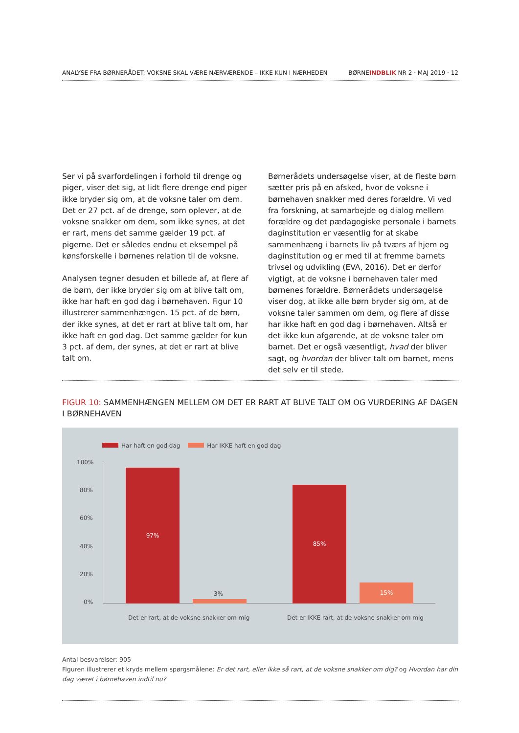ANALYSE FRA BØRNERÅDET: VOKSNE SKAL VÆRE NÆRVÆRENDE – IKKE KUN I NÆRHEDEN BØRNEINDBLIK NR 2 · MAJ 2019 · 12
Ser vi på svarfordelingen i forhold til drenge og piger, viser det sig, at lidt flere drenge end piger ikke bryder sig om, at de voksne taler om dem. Det er 27 pct. af de drenge, som oplever, at de voksne snakker om dem, som ikke synes, at det er rart, mens det samme gælder 19 pct. af pigerne. Det er således endnu et eksempel på kønsforskelle i børnenes relation til de voksne.
Analysen tegner desuden et billede af, at flere af de børn, der ikke bryder sig om at blive talt om, ikke har haft en god dag i børnehaven. Figur 10 illustrerer sammenhængen. 15 pct. af de børn, der ikke synes, at det er rart at blive talt om, har ikke haft en god dag. Det samme gælder for kun 3 pct. af dem, der synes, at det er rart at blive talt om.
Børnerådets undersøgelse viser, at de fleste børn sætter pris på en afsked, hvor de voksne i børnehaven snakker med deres forældre. Vi ved fra forskning, at samarbejde og dialog mellem forældre og det pædagogiske personale i barnets daginstitution er væsentlig for at skabe sammenhæng i barnets liv på tværs af hjem og daginstitution og er med til at fremme barnets trivsel og udvikling (EVA, 2016). Det er derfor vigtigt, at de voksne i børnehaven taler med børnenes forældre. Børnerådets undersøgelse viser dog, at ikke alle børn bryder sig om, at de voksne taler sammen om dem, og flere af disse har ikke haft en god dag i børnehaven. Altså er det ikke kun afgørende, at de voksne taler om barnet. Det er også væsentligt, hvad der bliver sagt, og hvordan der bliver talt om barnet, mens det selv er til stede.
FIGUR 10: SAMMENHÆNGEN MELLEM OM DET ER RART AT BLIVE TALT OM OG VURDERING AF DAGEN I BØRNEHAVEN
Har haft en god dag Har IKKE haft en god dag
100%
80%
60%
40%
20%
0%
97%
3%
85%
15%
Det er rart, at de voksne snakker om mig
Det er IKKE rart, at de voksne snakker om mig
Antal besvarelser: 905
Figuren illustrerer et kryds mellem spørgsmålene: Er det rart, eller ikke så rart, at de voksne snakker om dig? og Hvordan har din dag været i børnehaven indtil nu?